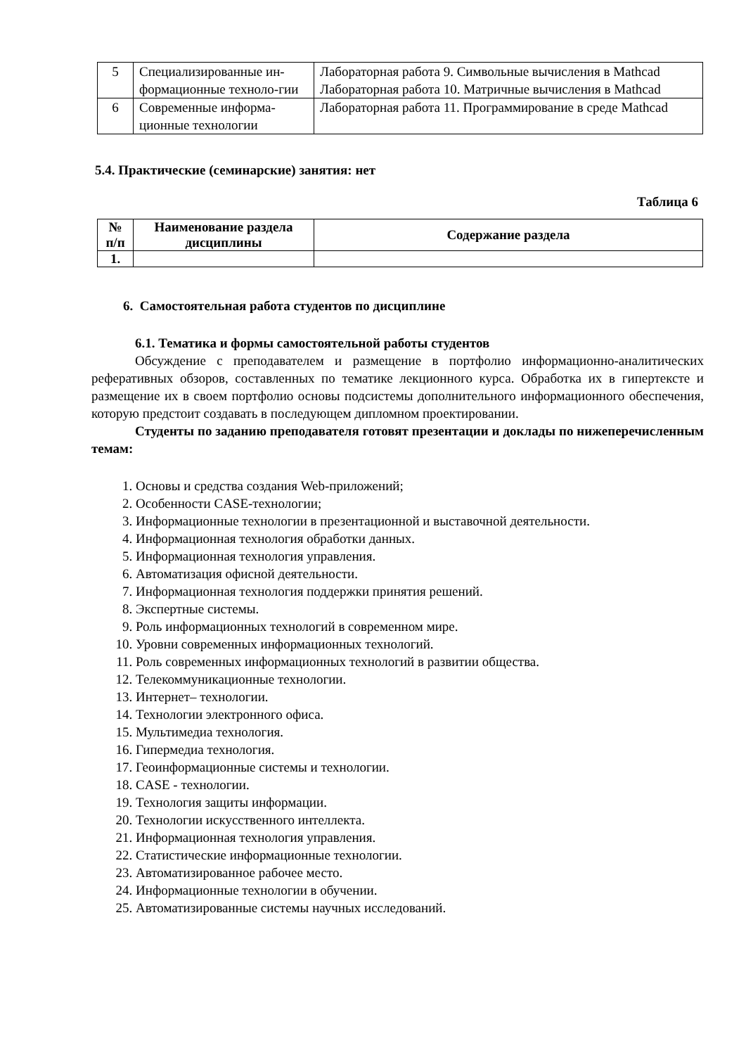| 5 | Специализированные ин-формационные техноло-гии | Лабораторная работа 9. Символьные вычисления в Mathcad Лабораторная работа 10. Матричные вычисления в Mathcad |
| 6 | Современные информа-ционные технологии | Лабораторная работа 11. Программирование в среде Mathcad |
5.4. Практические (семинарские) занятия: нет
Таблица 6
| № п/п | Наименование раздела дисциплины | Содержание раздела |
| --- | --- | --- |
| 1. | | |
6. Самостоятельная работа студентов по дисциплине
6.1. Тематика и формы самостоятельной работы студентов
Обсуждение с преподавателем и размещение в портфолио информационно-аналитических реферативных обзоров, составленных по тематике лекционного курса. Обработка их в гипертексте и размещение их в своем портфолио основы подсистемы дополнительного информационного обеспечения, которую предстоит создавать в последующем дипломном проектировании.
Студенты по заданию преподавателя готовят презентации и доклады по нижеперечисленным темам:
1. Основы и средства создания Web-приложений;
2. Особенности CASE-технологии;
3. Информационные технологии в презентационной и выставочной деятельности.
4. Информационная технология обработки данных.
5. Информационная технология управления.
6. Автоматизация офисной деятельности.
7. Информационная технология поддержки принятия решений.
8. Экспертные системы.
9. Роль информационных технологий в современном мире.
10. Уровни современных информационных технологий.
11. Роль современных информационных технологий в развитии общества.
12. Телекоммуникационные технологии.
13. Интернет– технологии.
14. Технологии электронного офиса.
15. Мультимедиа технология.
16. Гипермедиа технология.
17. Геоинформационные системы и технологии.
18. CASE - технологии.
19. Технология защиты информации.
20. Технологии искусственного интеллекта.
21. Информационная технология управления.
22. Статистические информационные технологии.
23. Автоматизированное рабочее место.
24. Информационные технологии в обучении.
25. Автоматизированные системы научных исследований.